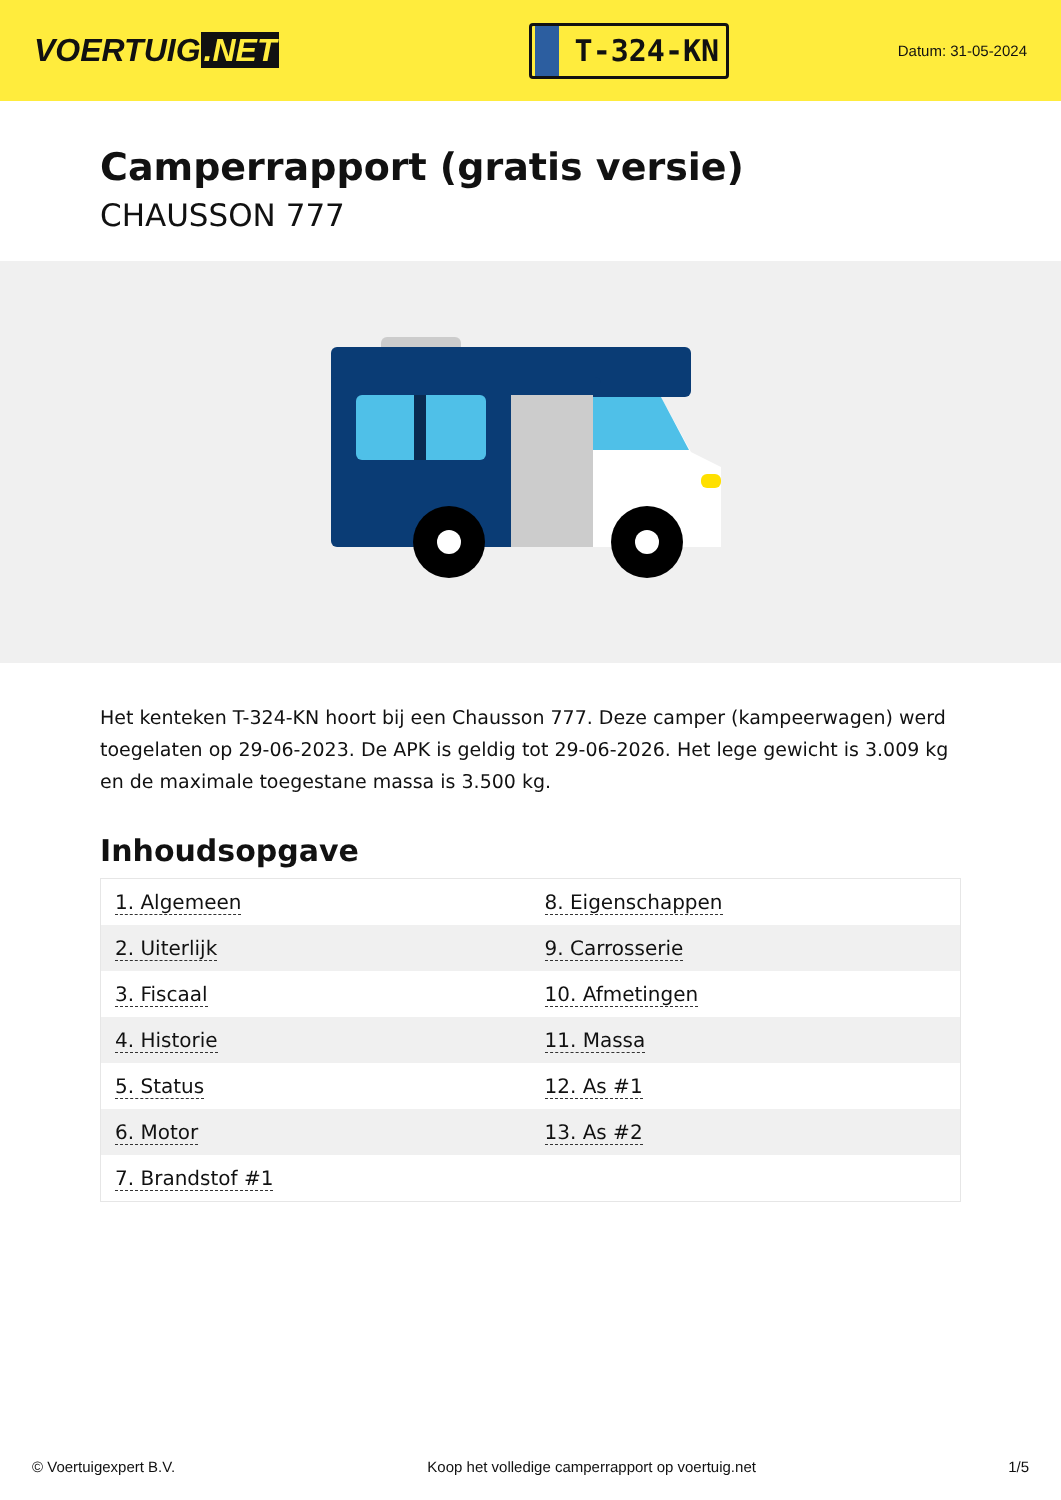VOERTUIG.NET
T-324-KN
Datum: 31-05-2024
Camperrapport (gratis versie)
CHAUSSON 777
Het kenteken T-324-KN hoort bij een Chausson 777. Deze camper (kampeerwagen) werd toegelaten op 29-06-2023. De APK is geldig tot 29-06-2026. Het lege gewicht is 3.009 kg en de maximale toegestane massa is 3.500 kg.
Inhoudsopgave
| 1. Algemeen | 8. Eigenschappen |
| 2. Uiterlijk | 9. Carrosserie |
| 3. Fiscaal | 10. Afmetingen |
| 4. Historie | 11. Massa |
| 5. Status | 12. As #1 |
| 6. Motor | 13. As #2 |
| 7. Brandstof #1 | |
© Voertuigexpert B.V. Koop het volledige camperrapport op voertuig.net 1/5